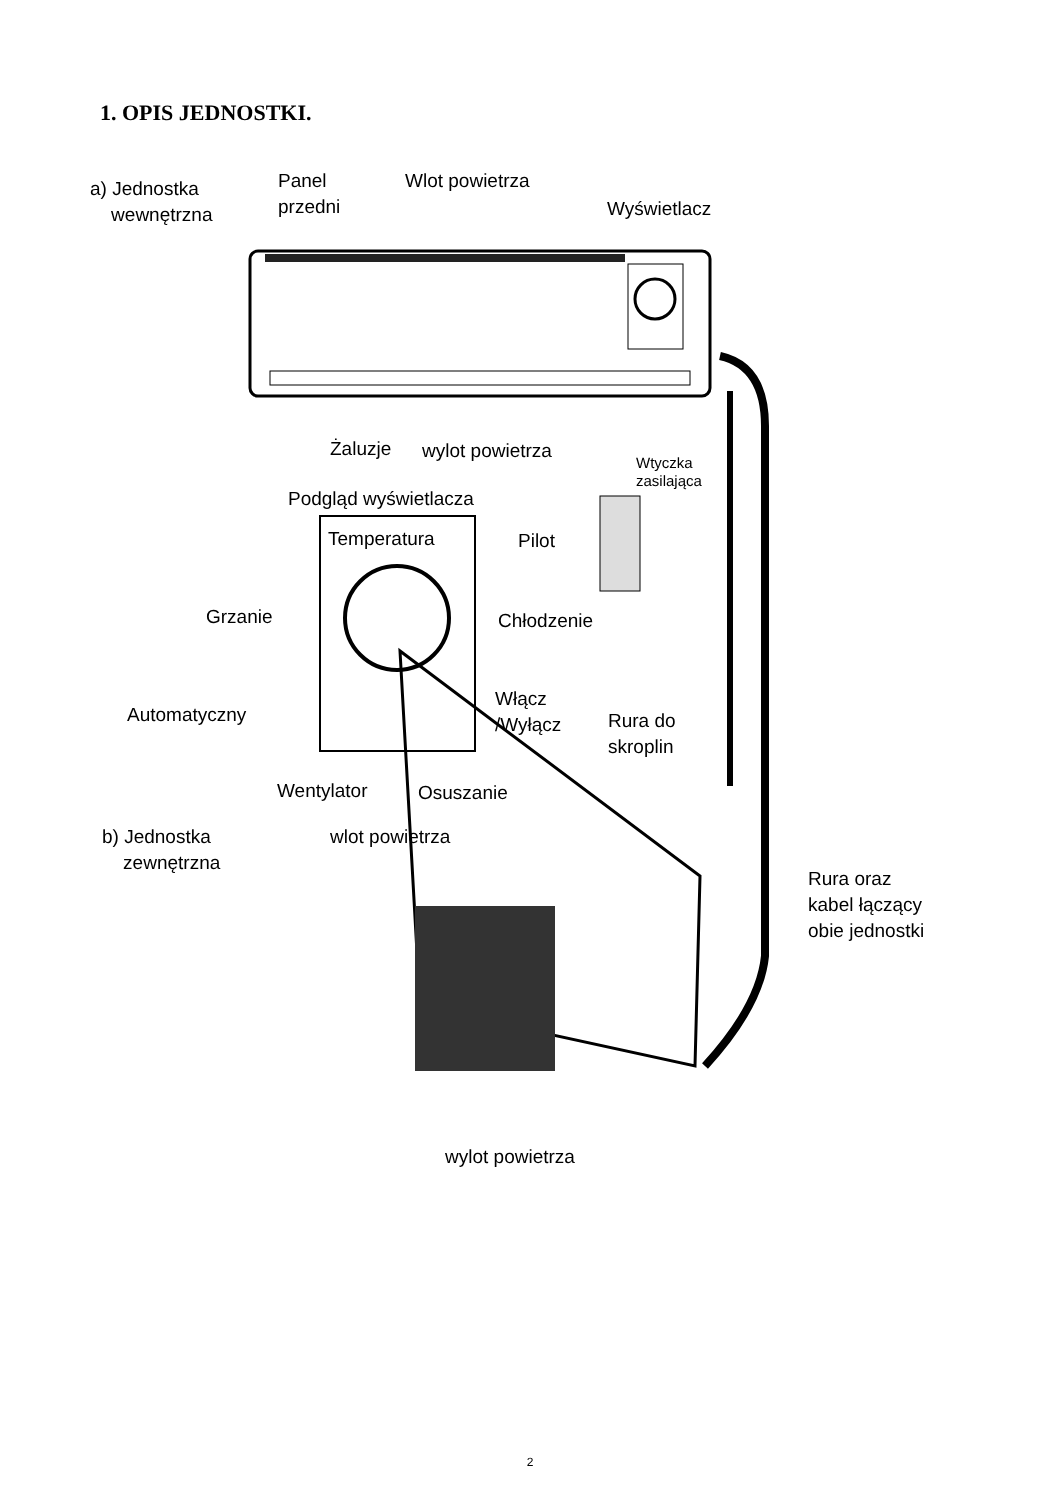1. OPIS JEDNOSTKI.
a) Jednostka
wewnętrzna
Panel
przedni
Wlot powietrza
Wyświetlacz
Żaluzje wylot powietrza
Wtyczka
zasilająca
Podgląd wyświetlacza
Temperatura Pilot
Grzanie Chłodzenie
Automatyczny
Włącz
/Wyłącz
Rura do
skroplin
Wentylator Osuszanie
b) Jednostka
zewnętrzna
wlot powietrza
Rura oraz
kabel łączący
obie jednostki
wylot powietrza
2